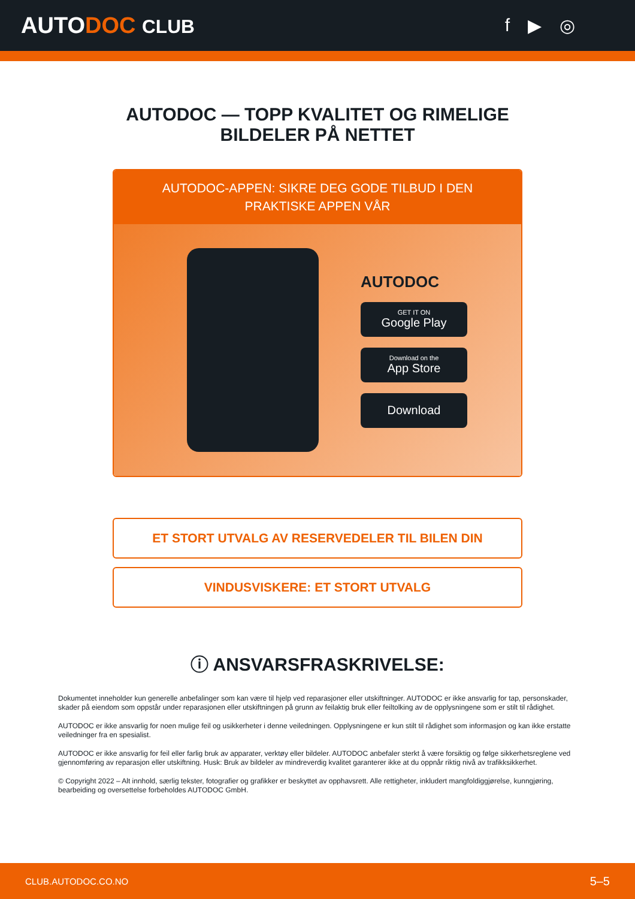AUTODOC CLUB f ▶ ◎
AUTODOC — TOPP KVALITET OG RIMELIGE BILDELER PÅ NETTET
AUTODOC-APPEN: SIKRE DEG GODE TILBUD I DEN PRAKTISKE APPEN VÅR
AUTODOC
GET IT ON
Google Play
Download on the
App Store
Download
ET STORT UTVALG AV RESERVEDELER TIL BILEN DIN
VINDUSVISKERE: ET STORT UTVALG
ⓘ ANSVARSFRASKRIVELSE:
Dokumentet inneholder kun generelle anbefalinger som kan være til hjelp ved reparasjoner eller utskiftninger. AUTODOC er ikke ansvarlig for tap, personskader, skader på eiendom som oppstår under reparasjonen eller utskiftningen på grunn av feilaktig bruk eller feiltolking av de opplysningene som er stilt til rådighet.
AUTODOC er ikke ansvarlig for noen mulige feil og usikkerheter i denne veiledningen. Opplysningene er kun stilt til rådighet som informasjon og kan ikke erstatte veiledninger fra en spesialist.
AUTODOC er ikke ansvarlig for feil eller farlig bruk av apparater, verktøy eller bildeler. AUTODOC anbefaler sterkt å være forsiktig og følge sikkerhetsreglene ved gjennomføring av reparasjon eller utskiftning. Husk: Bruk av bildeler av mindreverdig kvalitet garanterer ikke at du oppnår riktig nivå av trafikksikkerhet.
© Copyright 2022 – Alt innhold, særlig tekster, fotografier og grafikker er beskyttet av opphavsrett. Alle rettigheter, inkludert mangfoldiggjørelse, kunngjøring, bearbeiding og oversettelse forbeholdes AUTODOC GmbH.
CLUB.AUTODOC.CO.NO 5–5